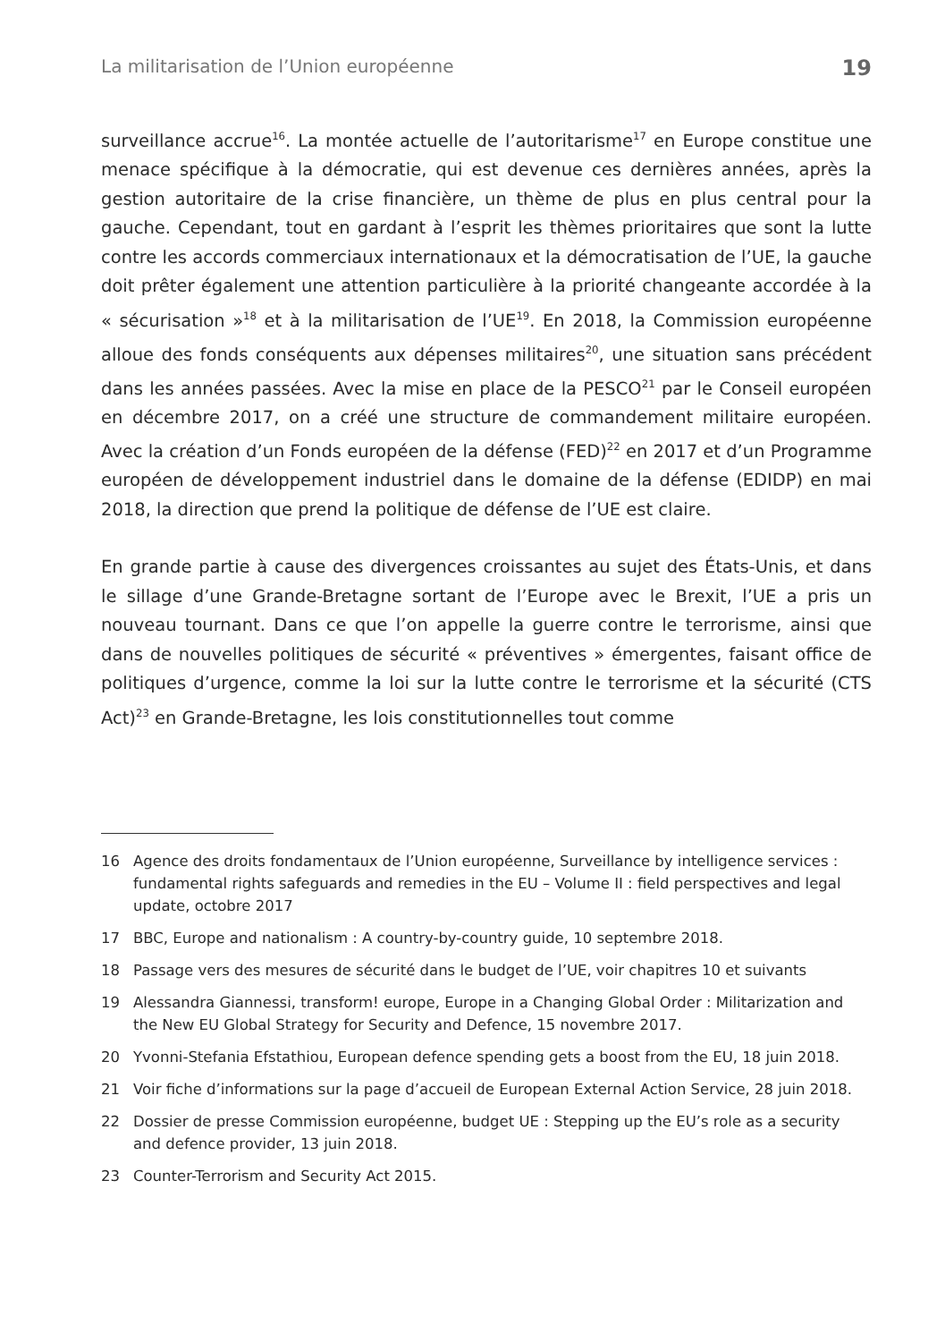La militarisation de l’Union européenne 19
surveillance accrue<sup>16</sup>. La montée actuelle de l’autoritarisme<sup>17</sup> en Europe constitue une menace spécifique à la démocratie, qui est devenue ces dernières années, après la gestion autoritaire de la crise financière, un thème de plus en plus central pour la gauche. Cependant, tout en gardant à l’esprit les thèmes prioritaires que sont la lutte contre les accords commerciaux internationaux et la démocratisation de l’UE, la gauche doit prêter également une attention particulière à la priorité changeante accordée à la « sécurisation »<sup>18</sup> et à la militarisation de l’UE<sup>19</sup>. En 2018, la Commission européenne alloue des fonds conséquents aux dépenses militaires<sup>20</sup>, une situation sans précédent dans les années passées. Avec la mise en place de la PESCO<sup>21</sup> par le Conseil européen en décembre 2017, on a créé une structure de commandement militaire européen. Avec la création d’un Fonds européen de la défense (FED)<sup>22</sup> en 2017 et d’un Programme européen de développement industriel dans le domaine de la défense (EDIDP) en mai 2018, la direction que prend la politique de défense de l’UE est claire.
En grande partie à cause des divergences croissantes au sujet des États-Unis, et dans le sillage d’une Grande-Bretagne sortant de l’Europe avec le Brexit, l’UE a pris un nouveau tournant. Dans ce que l’on appelle la guerre contre le terrorisme, ainsi que dans de nouvelles politiques de sécurité « préventives » émergentes, faisant office de politiques d’urgence, comme la loi sur la lutte contre le terrorisme et la sécurité (CTS Act)<sup>23</sup> en Grande-Bretagne, les lois constitutionnelles tout comme
16 Agence des droits fondamentaux de l’Union européenne, Surveillance by intelligence services : fundamental rights safeguards and remedies in the EU – Volume II : field perspectives and legal update, octobre 2017
17 BBC, Europe and nationalism : A country-by-country guide, 10 septembre 2018.
18 Passage vers des mesures de sécurité dans le budget de l’UE, voir chapitres 10 et suivants
19 Alessandra Giannessi, transform! europe, Europe in a Changing Global Order : Militarization and the New EU Global Strategy for Security and Defence, 15 novembre 2017.
20 Yvonni-Stefania Efstathiou, European defence spending gets a boost from the EU, 18 juin 2018.
21 Voir fiche d’informations sur la page d’accueil de European External Action Service, 28 juin 2018.
22 Dossier de presse Commission européenne, budget UE : Stepping up the EU’s role as a security and defence provider, 13 juin 2018.
23 Counter-Terrorism and Security Act 2015.